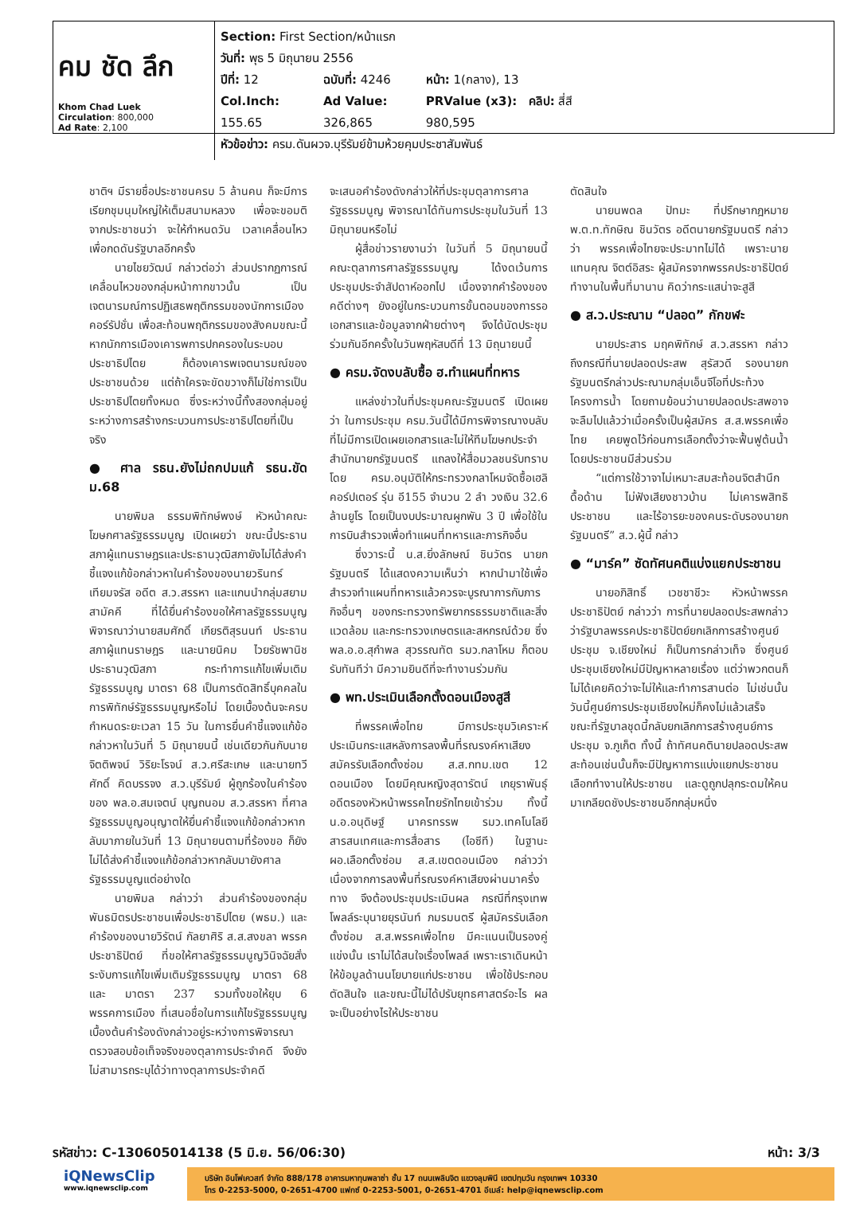| คม ชัด ลึก Khom Chad Luek Circulation : 800,000 Ad Rate : 2,100 | Section: First Section/หน้าแรก วันที่: พุธ 5 มิถุนายน 2556 ปีที่: 12 ฉบับที่: 4246 หน้า: 1(กลาง), 13 Col.Inch: 155.65 Ad Value: 326,865 PRValue (x3): 980,595 คลิป: สี่สี หัวข้อข่าว: ครม.ดันผวจ.บุรีรัมย์ข้ามห้วยคุมประชาสัมพันธ์ |
ชาติฯ มีรายชื่อประชาชนครบ 5 ล้านคน ก็จะมีการเรียกชุมนุมใหญ่ให้เต็มสนามหลวง เพื่อจะขอมติจากประชาชนว่า จะให้กำหนดวัน เวลาเคลื่อนไหวเพื่อกดดันรัฐบาลอีกครั้ง
นายไชยวัฒน์ กล่าวต่อว่า ส่วนปรากฏการณ์เคลื่อนไหวของกลุ่มหน้ากากขาวนั้น เป็นเจตนารมณ์การปฏิเสธพฤติกรรมของนักการเมืองคอร์รัปชั่น เพื่อสะท้อนพฤติกรรมของสังคมขณะนี้ หากนักการเมืองเคารพการปกครองในระบอบประชาธิปไตย ก็ต้องเคารพเจตนารมณ์ของประชาชนด้วย แต่ถ้าใครจะขัดขวางก็ไม่ใช่การเป็นประชาธิปไตยทั้งหมด ซึ่งระหว่างนี้ทั้งสองกลุ่มอยู่ระหว่างการสร้างกระบวนการประชาธิปไตยที่เป็นจริง
● ศาล รธน.ยังไม่ถกปมแก้ รธน.ขัด ม.68
นายพิมล ธรรมพิทักษ์พงษ์ หัวหน้าคณะโฆษกศาลรัฐธรรมนูญ เปิดเผยว่า ขณะนี้ประธานสภาผู้แทนราษฎรและประธานวุฒิสภายังไม่ได้ส่งคำชี้แจงแก้ข้อกล่าวหาในคำร้องของนายวรินทร์ เทียมจรัส อดีต ส.ว.สรรหา และแกนนำกลุ่มสยามสามัคคี ที่ได้ยื่นคำร้องขอให้ศาลรัฐธรรมนูญพิจารณาว่านายสมศักดิ์ เกียรติสุรนนท์ ประธานสภาผู้แทนราษฎร และนายนิคม ไวยรัชพานิช ประธานวุฒิสภา กระทำการแก้ไขเพิ่มเติมรัฐธรรมนูญ มาตรา 68 เป็นการตัดสิทธิ์บุคคลในการพิทักษ์รัฐธรรมนูญหรือไม่ โดยเบื้องต้นจะครบกำหนดระยะเวลา 15 วัน ในการยื่นคำชี้แจงแก้ข้อกล่าวหาในวันที่ 5 มิถุนายนนี้ เช่นเดียวกันกับนายจิตติพจน์ วิริยะโรจน์ ส.ว.ศรีสะเกษ และนายทวีศักดิ์ คิดบรรจง ส.ว.บุรีรัมย์ ผู้ถูกร้องในคำร้องของ พล.อ.สมเจตน์ บุญถนอม ส.ว.สรรหา ที่ศาลรัฐธรรมนูญอนุญาตให้ยื่นคำชี้แจงแก้ข้อกล่าวหากลับมาภายในวันที่ 13 มิถุนายนตามที่ร้องขอ ก็ยังไม่ได้ส่งคำชี้แจงแก้ข้อกล่าวหากลับมายังศาลรัฐธรรมนูญแต่อย่างใด
นายพิมล กล่าวว่า ส่วนคำร้องของกลุ่มพันธมิตรประชาชนเพื่อประชาธิปไตย (พธม.) และคำร้องของนายวิรัตน์ กัลยาศิริ ส.ส.สงขลา พรรคประชาธิปัตย์ ที่ขอให้ศาลรัฐธรรมนูญวินิจฉัยสั่งระงับการแก้ไขเพิ่มเติมรัฐธรรมนูญ มาตรา 68 และ มาตรา 237 รวมทั้งขอให้ยุบ 6 พรรคการเมือง ที่เสนอชื่อในการแก้ไขรัฐธรรมนูญ เบื้องต้นคำร้องดังกล่าวอยู่ระหว่างการพิจารณาตรวจสอบข้อเท็จจริงของตุลาการประจำคดี จึงยังไม่สามารถระบุได้ว่าทางตุลาการประจำคดี
จะเสนอคำร้องดังกล่าวให้ที่ประชุมตุลาการศาลรัฐธรรมนูญ พิจารณาได้ทันการประชุมในวันที่ 13 มิถุนายนหรือไม่
ผู้สื่อข่าวรายงานว่า ในวันที่ 5 มิถุนายนนี้ คณะตุลาการศาลรัฐธรรมนูญ ได้งดเว้นการประชุมประจำสัปดาห์ออกไป เนื่องจากคำร้องของคดีต่างๆ ยังอยู่ในกระบวนการขั้นตอนของการรอเอกสารและข้อมูลจากฝ่ายต่างๆ จึงได้นัดประชุมร่วมกันอีกครั้งในวันพฤหัสบดีที่ 13 มิถุนายนนี้
● ครม.จัดงบลับซื้อ ฮ.ทำแผนที่ทหาร
แหล่งข่าวในที่ประชุมคณะรัฐมนตรี เปิดเผยว่า ในการประชุม ครม.วันนี้ได้มีการพิจารณางบลับที่ไม่มีการเปิดเผยเอกสารและไม่ให้ทีมโฆษกประจำสำนักนายกรัฐมนตรี แถลงให้สื่อมวลชนรับทราบ โดย ครม.อนุมัติให้กระทรวงกลาโหมจัดซื้อเฮลิคอร์ปเตอร์ รุ่น อี155 จำนวน 2 ลำ วงเงิน 32.6 ล้านยูโร โดยเป็นงบประมาณผูกพัน 3 ปี เพื่อใช้ในการบินสำรวจเพื่อทำแผนที่ทหารและภารกิจอื่น
ซึ่งวาระนี้ น.ส.ยิ่งลักษณ์ ชินวัตร นายกรัฐมนตรี ได้แสดงความเห็นว่า หากนำมาใช้เพื่อสำรวจทำแผนที่ทหารแล้วควรจะบูรณาการกับภารกิจอื่นๆ ของกระทรวงทรัพยากรธรรมชาติและสิ่งแวดล้อม และกระทรวงเกษตรและสหกรณ์ด้วย ซึ่งพล.อ.อ.สุกำพล สุวรรณทัต รมว.กลาโหม ก็ตอบรับทันทีว่า มีความยินดีที่จะทำงานร่วมกัน
● พท.ประเมินเลือกตั้งดอนเมืองสูสี
ที่พรรคเพื่อไทย มีการประชุมวิเคราะห์ประเมินกระแสหลังการลงพื้นที่รณรงค์หาเสียงสมัครรับเลือกตั้งซ่อม ส.ส.กทม.เขต 12 ดอนเมือง โดยมีคุณหญิงสุดารัตน์ เกยุราพันธุ์ อดีตรองหัวหน้าพรรคไทยรักไทยเข้าร่วม ทั้งนี้ น.อ.อนุดิษฐ์ นาครทรรพ รมว.เทคโนโลยีสารสนเทศและการสื่อสาร (ไอซีที) ในฐานะ ผอ.เลือกตั้งซ่อม ส.ส.เขตดอนเมือง กล่าวว่า เนื่องจากการลงพื้นที่รณรงค์หาเสียงผ่านมาครึ่งทาง จึงต้องประชุมประเมินผล กรณีที่กรุงเทพโพลล์ระบุนายยุรนันท์ ภมรมนตรี ผู้สมัครรับเลือกตั้งซ่อม ส.ส.พรรคเพื่อไทย มีคะแนนเป็นรองคู่แข่งนั้น เราไม่ได้สนใจเรื่องโพลล์ เพราะเราเดินหน้าให้ข้อมูลด้านนโยบายแก่ประชาชน เพื่อใช้ประกอบตัดสินใจ และขณะนี้ไม่ได้ปรับยุทธศาสตร์อะไร ผลจะเป็นอย่างไรให้ประชาชน
ตัดสินใจ
นายนพดล ปัทมะ ที่ปรึกษากฎหมาย พ.ต.ท.ทักษิณ ชินวัตร อดีตนายกรัฐมนตรี กล่าวว่า พรรคเพื่อไทยจะประมาทไม่ได้ เพราะนายแทนคุณ จิตต์อิสระ ผู้สมัครจากพรรคประชาธิปัตย์ ทำงานในพื้นที่มานาน คิดว่ากระแสน่าจะสูสี
● ส.ว.ประณาม “ปลอด” กักขฬะ
นายประสาร มฤคพิทักษ์ ส.ว.สรรหา กล่าวถึงกรณีที่นายปลอดประสพ สุรัสวดี รองนายกรัฐมนตรีกล่าวประณามกลุ่มเอ็นจีโอที่ประท้วงโครงการน้ำ โดยถามย้อนว่านายปลอดประสพอาจจะลืมไปแล้วว่าเมื่อครั้งเป็นผู้สมัคร ส.ส.พรรคเพื่อไทย เคยพูดไว้ก่อนการเลือกตั้งว่าจะฟื้นฟูต้นน้ำโดยประชาชนมีส่วนร่วม
“แต่การใช้วาจาไม่เหมาะสมสะท้อนจิตสำนึกดื้อด้าน ไม่ฟังเสียงชาวบ้าน ไม่เคารพสิทธิประชาชน และไร้อารยะของคนระดับรองนายกรัฐมนตรี” ส.ว.ผู้นี้ กล่าว
● “มาร์ค” ซัดทัศนคติแบ่งแยกประชาชน
นายอภิสิทธิ์ เวชชาชีวะ หัวหน้าพรรคประชาธิปัตย์ กล่าวว่า การที่นายปลอดประสพกล่าวว่ารัฐบาลพรรคประชาธิปัตย์ยกเลิกการสร้างศูนย์ประชุม จ.เชียงใหม่ ก็เป็นการกล่าวเท็จ ซึ่งศูนย์ประชุมเชียงใหม่มีปัญหาหลายเรื่อง แต่ว่าพวกตนก็ไม่ได้เคยคิดว่าจะไม่ให้และทำการสานต่อ ไม่เช่นนั้นวันนี้ศูนย์การประชุมเชียงใหม่ก็คงไม่แล้วเสร็จ ขณะที่รัฐบาลชุดนี้กลับยกเลิกการสร้างศูนย์การประชุม จ.ภูเก็ต ทั้งนี้ ถ้าทัศนคตินายปลอดประสพสะท้อนเช่นนั้นก็จะมีปัญหาการแบ่งแยกประชาชน เลือกทำงานให้ประชาชน และดูถูกปลุกระดมให้คนมาเกลียดชังประชาชนอีกกลุ่มหนึ่ง
รหัสข่าว: C-130605014138 (5 มิ.ย. 56/06:30) หน้า: 3/3
iQNewsClip
www.iqnewsclip.com
บริษัท อินโฟเควสท์ จำกัด 888/178 อาคารมหาทุนพลาซ่า ชั้น 17 ถนนเพลินจิต แขวงลุมพินี เขตปทุมวัน กรุงเทพฯ 10330
โทร 0-2253-5000, 0-2651-4700 แฟกซ์ 0-2253-5001, 0-2651-4701 อีเมล์: help@iqnewsclip.com